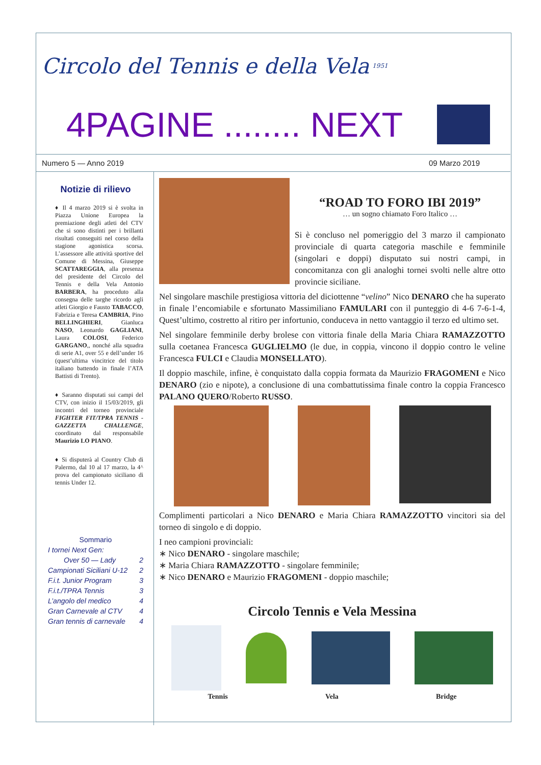Circolo del Tennis e della Vela 1951
4PAGINE ........ NEXT
Numero 5 — Anno 2019 09 Marzo 2019
Notizie di rilievo
♦ Il 4 marzo 2019 si è svolta in Piazza Unione Europea la premiazione degli atleti del CTV che si sono distinti per i brillanti risultati conseguiti nel corso della stagione agonistica scorsa. L’assessore alle attività sportive del Comune di Messina, Giuseppe SCATTAREGGIA, alla presenza del presidente del Circolo del Tennis e della Vela Antonio BARBERA, ha proceduto alla consegna delle targhe ricordo agli atleti Giorgio e Fausto TABACCO, Fabrizia e Teresa CAMBRIA, Pino BELLINGHIERI, Gianluca NASO, Leonardo GAGLIANI, Laura COLOSI, Federico GARGANO,, nonché alla squadra di serie A1, over 55 e dell’under 16 (quest’ultima vincitrice del titolo italiano battendo in finale l’ATA Battisti di Trento).
♦ Saranno disputati sui campi del CTV, con inizio il 15/03/2019, gli incontri del torneo provinciale FIGHTER FIT/TPRA TENNIS - GAZZETTA CHALLENGE, coordinato dal responsabile Maurizio LO PIANO.
♦ Si disputerà al Country Club di Palermo, dal 10 al 17 marzo, la 4^ prova del campionato siciliano di tennis Under 12.
Sommario
I tornei Next Gen:
Over 50 — Lady 2
Campionati Siciliani U-12 2
F.i.t. Junior Program 3
F.i.t./TPRA Tennis 3
L’angolo del medico 4
Gran Carnevale al CTV 4
Gran tennis di carnevale 4
“ROAD TO FORO IBI 2019”
… un sogno chiamato Foro Italico …
Si è concluso nel pomeriggio del 3 marzo il campionato provinciale di quarta categoria maschile e femminile (singolari e doppi) disputato sui nostri campi, in concomitanza con gli analoghi tornei svolti nelle altre otto provincie siciliane.
Nel singolare maschile prestigiosa vittoria del diciottenne “velino” Nico DENARO che ha superato in finale l’encomiabile e sfortunato Massimiliano FAMULARI con il punteggio di 4-6 7-6-1-4, Quest’ultimo, costretto al ritiro per infortunio, conduceva in netto vantaggio il terzo ed ultimo set.
Nel singolare femminile derby brolese con vittoria finale della Maria Chiara RAMAZZOTTO sulla coetanea Francesca GUGLIELMO (le due, in coppia, vincono il doppio contro le veline Francesca FULCI e Claudia MONSELLATO).
Il doppio maschile, infine, è conquistato dalla coppia formata da Maurizio FRAGOMENI e Nico DENARO (zio e nipote), a conclusione di una combattutissima finale contro la coppia Francesco PALANO QUERO/Roberto RUSSO.
Complimenti particolari a Nico DENARO e Maria Chiara RAMAZZOTTO vincitori sia del torneo di singolo e di doppio.
I neo campioni provinciali:
∗ Nico DENARO - singolare maschile;
∗ Maria Chiara RAMAZZOTTO - singolare femminile;
∗ Nico DENARO e Maurizio FRAGOMENI - doppio maschile;
Circolo Tennis e Vela Messina
Tennis Vela Bridge